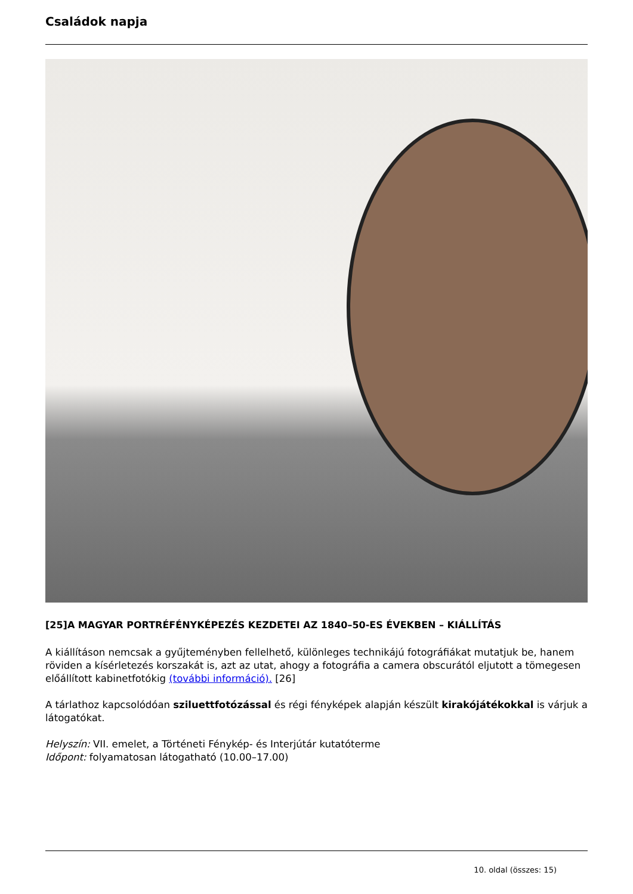Családok napja
[25]A MAGYAR PORTRÉFÉNYKÉPEZÉS KEZDETEI AZ 1840–50-ES ÉVEKBEN – KIÁLLÍTÁS
A kiállításon nemcsak a gyűjteményben fellelhető, különleges technikájú fotográfiákat mutatjuk be, hanem röviden a kísérletezés korszakát is, azt az utat, ahogy a fotográfia a camera obscurától eljutott a tömegesen előállított kabinetfotókig (további információ). [26]
A tárlathoz kapcsolódóan sziluettfotózással és régi fényképek alapján készült kirakójátékokkal is várjuk a látogatókat.
Helyszín: VII. emelet, a Történeti Fénykép- és Interjútár kutatóterme
Időpont: folyamatosan látogatható (10.00–17.00)
10. oldal (összes: 15)